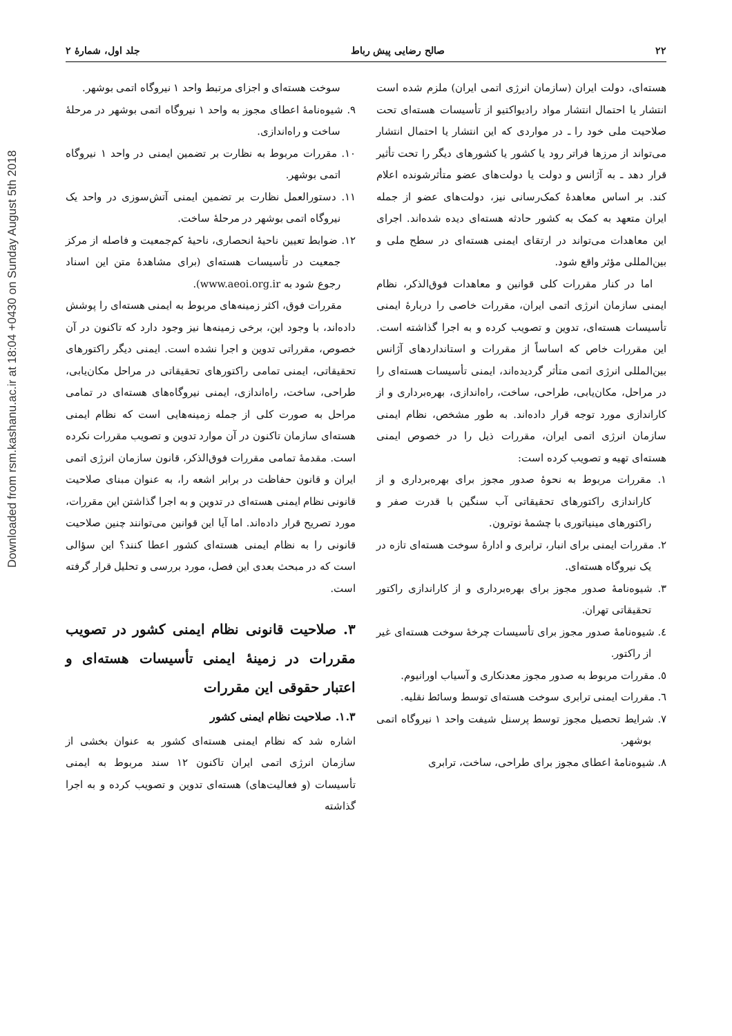Downloaded from rsm.kashanu.ac.ir at 18:04 +0430 on Sunday August 5th 2018
۲۲ صالح رضایی پیش رباط جلد اول، شمارهٔ ۲
هسته‌ای، دولت ایران (سازمان انرژی اتمی ایران) ملزم شده است انتشار یا احتمال انتشار مواد رادیواکتیو از تأسیسات هسته‌ای تحت صلاحیت ملی خود را ـ در مواردی که این انتشار یا احتمال انتشار می‌تواند از مرزها فراتر رود یا کشور یا کشورهای دیگر را تحت تأثیر قرار دهد ـ به آژانس و دولت یا دولت‌های عضو متأثرشونده اعلام کند. بر اساس معاهدهٔ کمک‌رسانی نیز، دولت‌های عضو از جمله ایران متعهد به کمک به کشور حادثه هسته‌ای دیده شده‌اند. اجرای این معاهدات می‌تواند در ارتقای ایمنی هسته‌ای در سطح ملی و بین‌المللی مؤثر واقع شود.
اما در کنار مقررات کلی قوانین و معاهدات فوق‌الذکر، نظام ایمنی سازمان انرژی اتمی ایران، مقررات خاصی را دربارهٔ ایمنی تأسیسات هسته‌ای، تدوین و تصویب کرده و به اجرا گذاشته است. این مقررات خاص که اساساً از مقررات و استانداردهای آژانس بین‌المللی انرژی اتمی متأثر گردیده‌اند، ایمنی تأسیسات هسته‌ای را در مراحل، مکان‌یابی، طراحی، ساخت، راه‌اندازی، بهره‌برداری و از کاراندازی مورد توجه قرار داده‌اند. به طور مشخص، نظام ایمنی سازمان انرژی اتمی ایران، مقررات ذیل را در خصوص ایمنی هسته‌ای تهیه و تصویب کرده است:
۱. مقررات مربوط به نحوهٔ صدور مجوز برای بهره‌برداری و از کاراندازی راکتورهای تحقیقاتی آب سنگین با قدرت صفر و راکتورهای مینیاتوری با چشمهٔ نوترون.
۲. مقررات ایمنی برای انبار، ترابری و ادارهٔ سوخت هسته‌ای تازه در یک نیروگاه هسته‌ای.
۳. شیوه‌نامهٔ صدور مجوز برای بهره‌برداری و از کاراندازی راکتور تحقیقاتی تهران.
٤. شیوه‌نامهٔ صدور مجوز برای تأسیسات چرخهٔ سوخت هسته‌ای غیر از راکتور.
٥. مقررات مربوط به صدور مجوز معدنکاری و آسیاب اورانیوم.
٦. مقررات ایمنی ترابری سوخت هسته‌ای توسط وسائط نقلیه.
۷. شرایط تحصیل مجوز توسط پرسنل شیفت واحد ۱ نیروگاه اتمی بوشهر.
۸. شیوه‌نامهٔ اعطای مجوز برای طراحی، ساخت، ترابری
سوخت هسته‌ای و اجزای مرتبط واحد ۱ نیروگاه اتمی بوشهر.
۹. شیوه‌نامهٔ اعطای مجوز به واحد ۱ نیروگاه اتمی بوشهر در مرحلهٔ ساخت و راه‌اندازی.
۱۰. مقررات مربوط به نظارت بر تضمین ایمنی در واحد ۱ نیروگاه اتمی بوشهر.
۱۱. دستورالعمل نظارت بر تضمین ایمنی آتش‌سوزی در واحد یک نیروگاه اتمی بوشهر در مرحلهٔ ساخت.
۱۲. ضوابط تعیین ناحیهٔ انحصاری، ناحیهٔ کم‌جمعیت و فاصله از مرکز جمعیت در تأسیسات هسته‌ای (برای مشاهدهٔ متن این اسناد رجوع شود به www.aeoi.org.ir).
مقررات فوق، اکثر زمینه‌های مربوط به ایمنی هسته‌ای را پوشش داده‌اند، با وجود این، برخی زمینه‌ها نیز وجود دارد که تاکنون در آن خصوص، مقرراتی تدوین و اجرا نشده است. ایمنی دیگر راکتورهای تحقیقاتی، ایمنی تمامی راکتورهای تحقیقاتی در مراحل مکان‌یابی، طراحی، ساخت، راه‌اندازی، ایمنی نیروگاه‌های هسته‌ای در تمامی مراحل به صورت کلی از جمله زمینه‌هایی است که نظام ایمنی هسته‌ای سازمان تاکنون در آن موارد تدوین و تصویب مقررات نکرده است. مقدمهٔ تمامی مقررات فوق‌الذکر، قانون سازمان انرژی اتمی ایران و قانون حفاظت در برابر اشعه را، به عنوان مبنای صلاحیت قانونی نظام ایمنی هسته‌ای در تدوین و به اجرا گذاشتن این مقررات، مورد تصریح قرار داده‌اند. اما آیا این قوانین می‌توانند چنین صلاحیت قانونی را به نظام ایمنی هسته‌ای کشور اعطا کنند؟ این سؤالی است که در مبحث بعدی این فصل، مورد بررسی و تحلیل قرار گرفته است.
۳. صلاحیت قانونی نظام ایمنی کشور در تصویب مقررات در زمینهٔ ایمنی تأسیسات هسته‌ای و اعتبار حقوقی این مقررات
۱.۳. صلاحیت نظام ایمنی کشور
اشاره شد که نظام ایمنی هسته‌ای کشور به عنوان بخشی از سازمان انرژی اتمی ایران تاکنون ۱۲ سند مربوط به ایمنی تأسیسات (و فعالیت‌های) هسته‌ای تدوین و تصویب کرده و به اجرا گذاشته